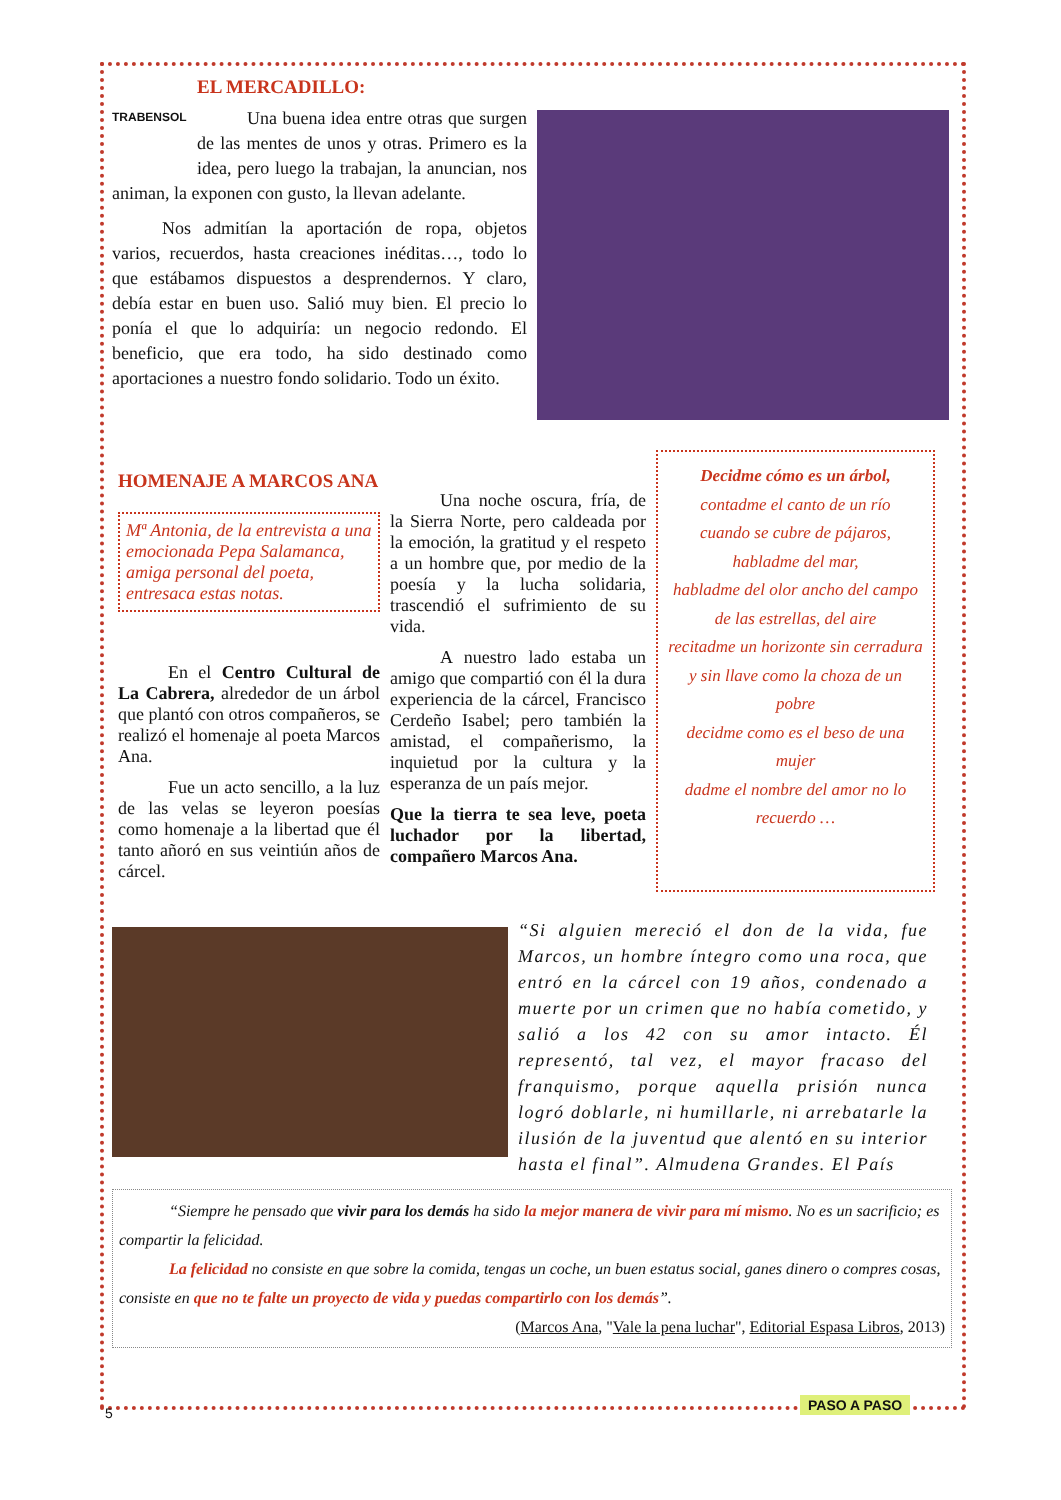TRABENSOL
EL MERCADILLO:
Una buena idea entre otras que surgen de las mentes de unos y otras. Primero es la idea, pero luego la trabajan, la anuncian, nos animan, la exponen con gusto, la llevan adelante.
Nos admitían la aportación de ropa, objetos varios, recuerdos, hasta creaciones inéditas…, todo lo que estábamos dispuestos a desprendernos. Y claro, debía estar en buen uso. Salió muy bien. El precio lo ponía el que lo adquiría: un negocio redondo. El beneficio, que era todo, ha sido destinado como aportaciones a nuestro fondo solidario. Todo un éxito.
HOMENAJE A MARCOS ANA
Mª Antonia, de la entrevista a una emocionada Pepa Salamanca, amiga personal del poeta, entresaca estas notas.
En el Centro Cultural de La Cabrera, alrededor de un árbol que plantó con otros compañeros, se realizó el homenaje al poeta Marcos Ana.
Fue un acto sencillo, a la luz de las velas se leyeron poesías como homenaje a la libertad que él tanto añoró en sus veintiún años de cárcel.
Una noche oscura, fría, de la Sierra Norte, pero caldeada por la emoción, la gratitud y el respeto a un hombre que, por medio de la poesía y la lucha solidaria, trascendió el sufrimiento de su vida.
A nuestro lado estaba un amigo que compartió con él la dura experiencia de la cárcel, Francisco Cerdeño Isabel; pero también la amistad, el compañerismo, la inquietud por la cultura y la esperanza de un país mejor.
Que la tierra te sea leve, poeta luchador por la libertad, compañero Marcos Ana.
Decidme cómo es un árbol,
contadme el canto de un río
cuando se cubre de pájaros,
habladme del mar,
habladme del olor ancho del campo
de las estrellas, del aire
recitadme un horizonte sin cerradura
y sin llave como la choza de un pobre
decidme como es el beso de una mujer
dadme el nombre del amor no lo recuerdo …
“Si alguien mereció el don de la vida, fue Marcos, un hombre íntegro como una roca, que entró en la cárcel con 19 años, condenado a muerte por un crimen que no había cometido, y salió a los 42 con su amor intacto. Él representó, tal vez, el mayor fracaso del franquismo, porque aquella prisión nunca logró doblarle, ni humillarle, ni arrebatarle la ilusión de la juventud que alentó en su interior hasta el final”. Almudena Grandes. El País
“Siempre he pensado que vivir para los demás ha sido la mejor manera de vivir para mí mismo. No es un sacrificio; es compartir la felicidad.
La felicidad no consiste en que sobre la comida, tengas un coche, un buen estatus social, ganes dinero o compres cosas, consiste en que no te falte un proyecto de vida y puedas compartirlo con los demás”.
(Marcos Ana, "Vale la pena luchar", Editorial Espasa Libros, 2013)
5
PASO A PASO